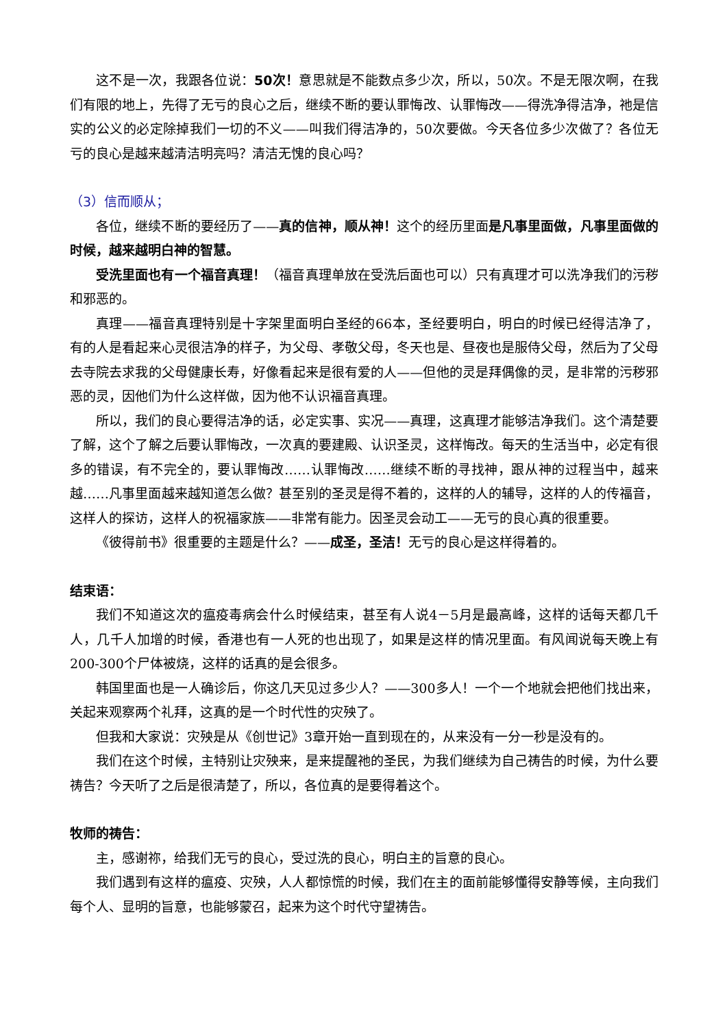这不是一次，我跟各位说：50次！意思就是不能数点多少次，所以，50次。不是无限次啊，在我们有限的地上，先得了无亏的良心之后，继续不断的要认罪悔改、认罪悔改——得洗净得洁净，祂是信实的公义的必定除掉我们一切的不义——叫我们得洁净的，50次要做。今天各位多少次做了？各位无亏的良心是越来越清洁明亮吗？清洁无愧的良心吗？
（3）信而顺从；
各位，继续不断的要经历了——真的信神，顺从神！这个的经历里面是凡事里面做，凡事里面做的时候，越来越明白神的智慧。
受洗里面也有一个福音真理！（福音真理单放在受洗后面也可以）只有真理才可以洗净我们的污秽和邪恶的。
真理——福音真理特别是十字架里面明白圣经的66本，圣经要明白，明白的时候已经得洁净了，有的人是看起来心灵很洁净的样子，为父母、孝敬父母，冬天也是、昼夜也是服侍父母，然后为了父母去寺院去求我的父母健康长寿，好像看起来是很有爱的人——但他的灵是拜偶像的灵，是非常的污秽邪恶的灵，因他们为什么这样做，因为他不认识福音真理。
所以，我们的良心要得洁净的话，必定实事、实况——真理，这真理才能够洁净我们。这个清楚要了解，这个了解之后要认罪悔改，一次真的要建殿、认识圣灵，这样悔改。每天的生活当中，必定有很多的错误，有不完全的，要认罪悔改……认罪悔改……继续不断的寻找神，跟从神的过程当中，越来越……凡事里面越来越知道怎么做？甚至别的圣灵是得不着的，这样的人的辅导，这样的人的传福音，这样人的探访，这样人的祝福家族——非常有能力。因圣灵会动工——无亏的良心真的很重要。
《彼得前书》很重要的主题是什么？——成圣，圣洁！无亏的良心是这样得着的。
结束语：
我们不知道这次的瘟疫毒病会什么时候结束，甚至有人说4－5月是最高峰，这样的话每天都几千人，几千人加增的时候，香港也有一人死的也出现了，如果是这样的情况里面。有风闻说每天晚上有200-300个尸体被烧，这样的话真的是会很多。
韩国里面也是一人确诊后，你这几天见过多少人？——300多人！一个一个地就会把他们找出来，关起来观察两个礼拜，这真的是一个时代性的灾殃了。
但我和大家说：灾殃是从《创世记》3章开始一直到现在的，从来没有一分一秒是没有的。
我们在这个时候，主特别让灾殃来，是来提醒祂的圣民，为我们继续为自己祷告的时候，为什么要祷告？今天听了之后是很清楚了，所以，各位真的是要得着这个。
牧师的祷告：
主，感谢祢，给我们无亏的良心，受过洗的良心，明白主的旨意的良心。
我们遇到有这样的瘟疫、灾殃，人人都惊慌的时候，我们在主的面前能够懂得安静等候，主向我们每个人、显明的旨意，也能够蒙召，起来为这个时代守望祷告。